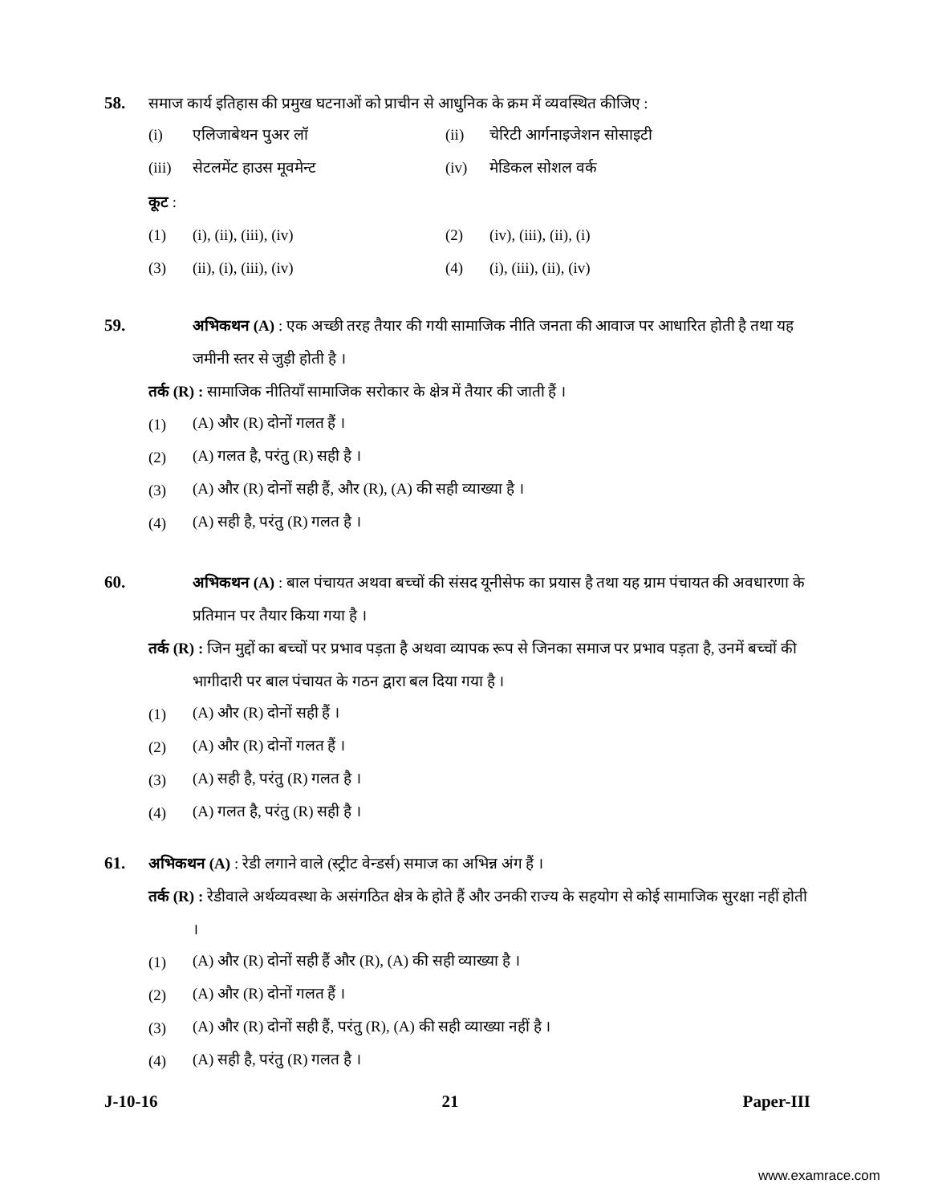58. समाज कार्य इतिहास की प्रमुख घटनाओं को प्राचीन से आधुनिक के क्रम में व्यवस्थित कीजिए :
(i) एलिजाबेथन पुअर लॉ (ii) चेरिटी आर्गनाइजेशन सोसाइटी
(iii) सेटलमेंट हाउस मूवमेन्ट (iv) मेडिकल सोशल वर्क
कूट :
(1) (i), (ii), (iii), (iv) (2) (iv), (iii), (ii), (i)
(3) (ii), (i), (iii), (iv) (4) (i), (iii), (ii), (iv)
59. अभिकथन (A) : एक अच्छी तरह तैयार की गयी सामाजिक नीति जनता की आवाज पर आधारित होती है तथा यह जमीनी स्तर से जुड़ी होती है ।
तर्क (R) : सामाजिक नीतियाँ सामाजिक सरोकार के क्षेत्र में तैयार की जाती हैं ।
(1) (A) और (R) दोनों गलत हैं ।
(2) (A) गलत है, परंतु (R) सही है ।
(3) (A) और (R) दोनों सही हैं, और (R), (A) की सही व्याख्या है ।
(4) (A) सही है, परंतु (R) गलत है ।
60. अभिकथन (A) : बाल पंचायत अथवा बच्चों की संसद यूनीसेफ का प्रयास है तथा यह ग्राम पंचायत की अवधारणा के प्रतिमान पर तैयार किया गया है ।
तर्क (R) : जिन मुद्दों का बच्चों पर प्रभाव पड़ता है अथवा व्यापक रूप से जिनका समाज पर प्रभाव पड़ता है, उनमें बच्चों की भागीदारी पर बाल पंचायत के गठन द्वारा बल दिया गया है ।
(1) (A) और (R) दोनों सही हैं ।
(2) (A) और (R) दोनों गलत हैं ।
(3) (A) सही है, परंतु (R) गलत है ।
(4) (A) गलत है, परंतु (R) सही है ।
61. अभिकथन (A) : रेडी लगाने वाले (स्ट्रीट वेन्डर्स) समाज का अभिन्न अंग हैं ।
तर्क (R) : रेडीवाले अर्थव्यवस्था के असंगठित क्षेत्र के होते हैं और उनकी राज्य के सहयोग से कोई सामाजिक सुरक्षा नहीं होती ।
(1) (A) और (R) दोनों सही हैं और (R), (A) की सही व्याख्या है ।
(2) (A) और (R) दोनों गलत हैं ।
(3) (A) और (R) दोनों सही हैं, परंतु (R), (A) की सही व्याख्या नहीं है ।
(4) (A) सही है, परंतु (R) गलत है ।
J-10-16 21 Paper-III
www.examrace.com